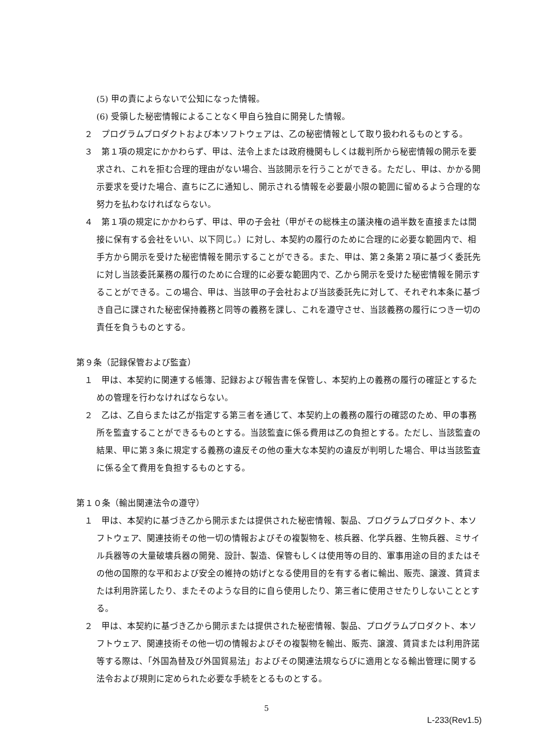(5) 甲の責によらないで公知になった情報。
(6) 受領した秘密情報によることなく甲自ら独自に開発した情報。
２　プログラムプロダクトおよび本ソフトウェアは、乙の秘密情報として取り扱われるものとする。
３　第１項の規定にかかわらず、甲は、法令上または政府機関もしくは裁判所から秘密情報の開示を要求され、これを拒む合理的理由がない場合、当該開示を行うことができる。ただし、甲は、かかる開示要求を受けた場合、直ちに乙に通知し、開示される情報を必要最小限の範囲に留めるよう合理的な努力を払わなければならない。
４　第１項の規定にかかわらず、甲は、甲の子会社（甲がその総株主の議決権の過半数を直接または間接に保有する会社をいい、以下同じ。）に対し、本契約の履行のために合理的に必要な範囲内で、相手方から開示を受けた秘密情報を開示することができる。また、甲は、第２条第２項に基づく委託先に対し当該委託業務の履行のために合理的に必要な範囲内で、乙から開示を受けた秘密情報を開示することができる。この場合、甲は、当該甲の子会社および当該委託先に対して、それぞれ本条に基づき自己に課された秘密保持義務と同等の義務を課し、これを遵守させ、当該義務の履行につき一切の責任を負うものとする。
第９条（記録保管および監査）
１　甲は、本契約に関連する帳簿、記録および報告書を保管し、本契約上の義務の履行の確証とするための管理を行わなければならない。
２　乙は、乙自らまたは乙が指定する第三者を通じて、本契約上の義務の履行の確認のため、甲の事務所を監査することができるものとする。当該監査に係る費用は乙の負担とする。ただし、当該監査の結果、甲に第３条に規定する義務の違反その他の重大な本契約の違反が判明した場合、甲は当該監査に係る全て費用を負担するものとする。
第１０条（輸出関連法令の遵守）
１　甲は、本契約に基づき乙から開示または提供された秘密情報、製品、プログラムプロダクト、本ソフトウェア、関連技術その他一切の情報およびその複製物を、核兵器、化学兵器、生物兵器、ミサイル兵器等の大量破壊兵器の開発、設計、製造、保管もしくは使用等の目的、軍事用途の目的またはその他の国際的な平和および安全の維持の妨げとなる使用目的を有する者に輸出、販売、譲渡、賃貸または利用許諾したり、またそのような目的に自ら使用したり、第三者に使用させたりしないこととする。
２　甲は、本契約に基づき乙から開示または提供された秘密情報、製品、プログラムプロダクト、本ソフトウェア、関連技術その他一切の情報およびその複製物を輸出、販売、譲渡、賃貸または利用許諾等する際は、「外国為替及び外国貿易法」およびその関連法規ならびに適用となる輸出管理に関する法令および規則に定められた必要な手続をとるものとする。
5
L-233(Rev1.5)